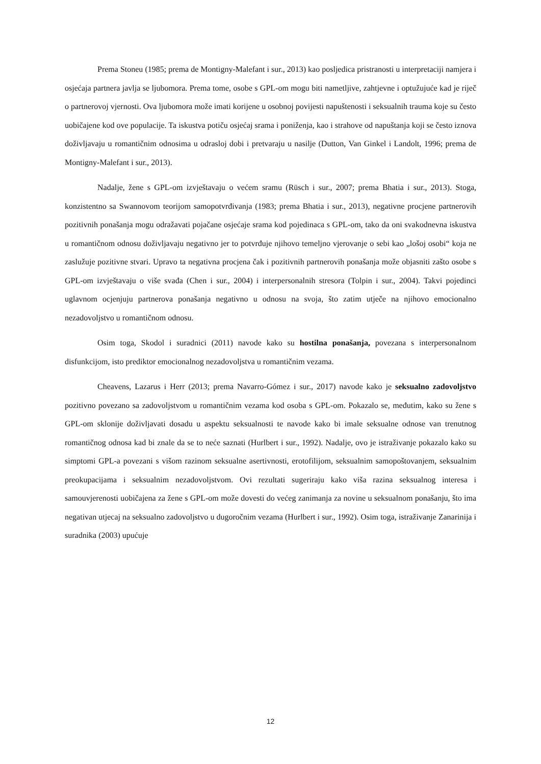Prema Stoneu (1985; prema de Montigny-Malefant i sur., 2013) kao posljedica pristranosti u interpretaciji namjera i osjećaja partnera javlja se ljubomora. Prema tome, osobe s GPL-om mogu biti nametljive, zahtjevne i optužujuće kad je riječ o partnerovoj vjernosti. Ova ljubomora može imati korijene u osobnoj povijesti napuštenosti i seksualnih trauma koje su često uobičajene kod ove populacije. Ta iskustva potiču osjećaj srama i poniženja, kao i strahove od napuštanja koji se često iznova doživljavaju u romantičnim odnosima u odrasloj dobi i pretvaraju u nasilje (Dutton, Van Ginkel i Landolt, 1996; prema de Montigny-Malefant i sur., 2013).
Nadalje, žene s GPL-om izvještavaju o većem sramu (Rüsch i sur., 2007; prema Bhatia i sur., 2013). Stoga, konzistentno sa Swannovom teorijom samopotvrđivanja (1983; prema Bhatia i sur., 2013), negativne procjene partnerovih pozitivnih ponašanja mogu odražavati pojačane osjećaje srama kod pojedinaca s GPL-om, tako da oni svakodnevna iskustva u romantičnom odnosu doživljavaju negativno jer to potvrđuje njihovo temeljno vjerovanje o sebi kao „lošoj osobi“ koja ne zaslužuje pozitivne stvari. Upravo ta negativna procjena čak i pozitivnih partnerovih ponašanja može objasniti zašto osobe s GPL-om izvještavaju o više svađa (Chen i sur., 2004) i interpersonalnih stresora (Tolpin i sur., 2004). Takvi pojedinci uglavnom ocjenjuju partnerova ponašanja negativno u odnosu na svoja, što zatim utječe na njihovo emocionalno nezadovoljstvo u romantičnom odnosu.
Osim toga, Skodol i suradnici (2011) navode kako su hostilna ponašanja, povezana s interpersonalnom disfunkcijom, isto prediktor emocionalnog nezadovoljstva u romantičnim vezama.
Cheavens, Lazarus i Herr (2013; prema Navarro-Gómez i sur., 2017) navode kako je seksualno zadovoljstvo pozitivno povezano sa zadovoljstvom u romantičnim vezama kod osoba s GPL-om. Pokazalo se, međutim, kako su žene s GPL-om sklonije doživljavati dosadu u aspektu seksualnosti te navode kako bi imale seksualne odnose van trenutnog romantičnog odnosa kad bi znale da se to neće saznati (Hurlbert i sur., 1992). Nadalje, ovo je istraživanje pokazalo kako su simptomi GPL-a povezani s višom razinom seksualne asertivnosti, erotofilijom, seksualnim samopoštovanjem, seksualnim preokupacijama i seksualnim nezadovoljstvom. Ovi rezultati sugeriraju kako viša razina seksualnog interesa i samouvjerenosti uobičajena za žene s GPL-om može dovesti do većeg zanimanja za novine u seksualnom ponašanju, što ima negativan utjecaj na seksualno zadovoljstvo u dugoročnim vezama (Hurlbert i sur., 1992). Osim toga, istraživanje Zanarinija i suradnika (2003) upućuje
12